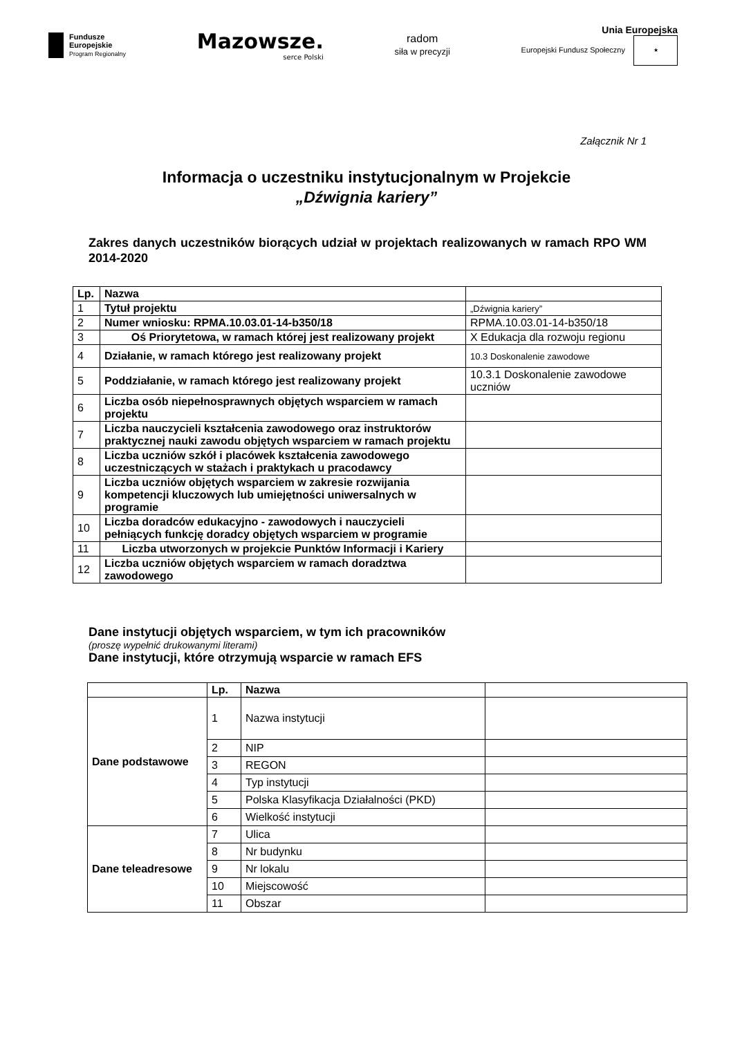Fundusze
Europejskie
Program Regionalny
Mazowsze.
serce Polski
radom
siła w precyzji
Unia Europejska
Europejski Fundusz Społeczny ★
Załącznik Nr 1
Informacja o uczestniku instytucjonalnym w Projekcie
„Dźwignia kariery”
Zakres danych uczestników biorących udział w projektach realizowanych w ramach RPO WM 2014-2020
| Lp. | Nazwa | |
| --- | --- | --- |
| 1 | Tytuł projektu | „Dźwignia kariery” |
| 2 | Numer wniosku: RPMA.10.03.01-14-b350/18 | RPMA.10.03.01-14-b350/18 |
| 3 | Oś Priorytetowa, w ramach której jest realizowany projekt | X Edukacja dla rozwoju regionu |
| 4 | Działanie, w ramach którego jest realizowany projekt | 10.3 Doskonalenie zawodowe |
| 5 | Poddziałanie, w ramach którego jest realizowany projekt | 10.3.1 Doskonalenie zawodowe uczniów |
| 6 | Liczba osób niepełnosprawnych objętych wsparciem w ramach projektu | |
| 7 | Liczba nauczycieli kształcenia zawodowego oraz instruktorów praktycznej nauki zawodu objętych wsparciem w ramach projektu | |
| 8 | Liczba uczniów szkół i placówek kształcenia zawodowego uczestniczących w stażach i praktykach u pracodawcy | |
| 9 | Liczba uczniów objętych wsparciem w zakresie rozwijania kompetencji kluczowych lub umiejętności uniwersalnych w programie | |
| 10 | Liczba doradców edukacyjno - zawodowych i nauczycieli pełniących funkcję doradcy objętych wsparciem w programie | |
| 11 | Liczba utworzonych w projekcie Punktów Informacji i Kariery | |
| 12 | Liczba uczniów objętych wsparciem w ramach doradztwa zawodowego | |
Dane instytucji objętych wsparciem, w tym ich pracowników
(proszę wypełnić drukowanymi literami)
Dane instytucji, które otrzymują wsparcie w ramach EFS
| | Lp. | Nazwa | |
| --- | --- | --- | --- |
| Dane podstawowe | 1 | Nazwa instytucji | |
| | 2 | NIP | |
| | 3 | REGON | |
| | 4 | Typ instytucji | |
| | 5 | Polska Klasyfikacja Działalności (PKD) | |
| | 6 | Wielkość instytucji | |
| Dane teleadresowe | 7 | Ulica | |
| | 8 | Nr budynku | |
| | 9 | Nr lokalu | |
| | 10 | Miejscowość | |
| | 11 | Obszar | |